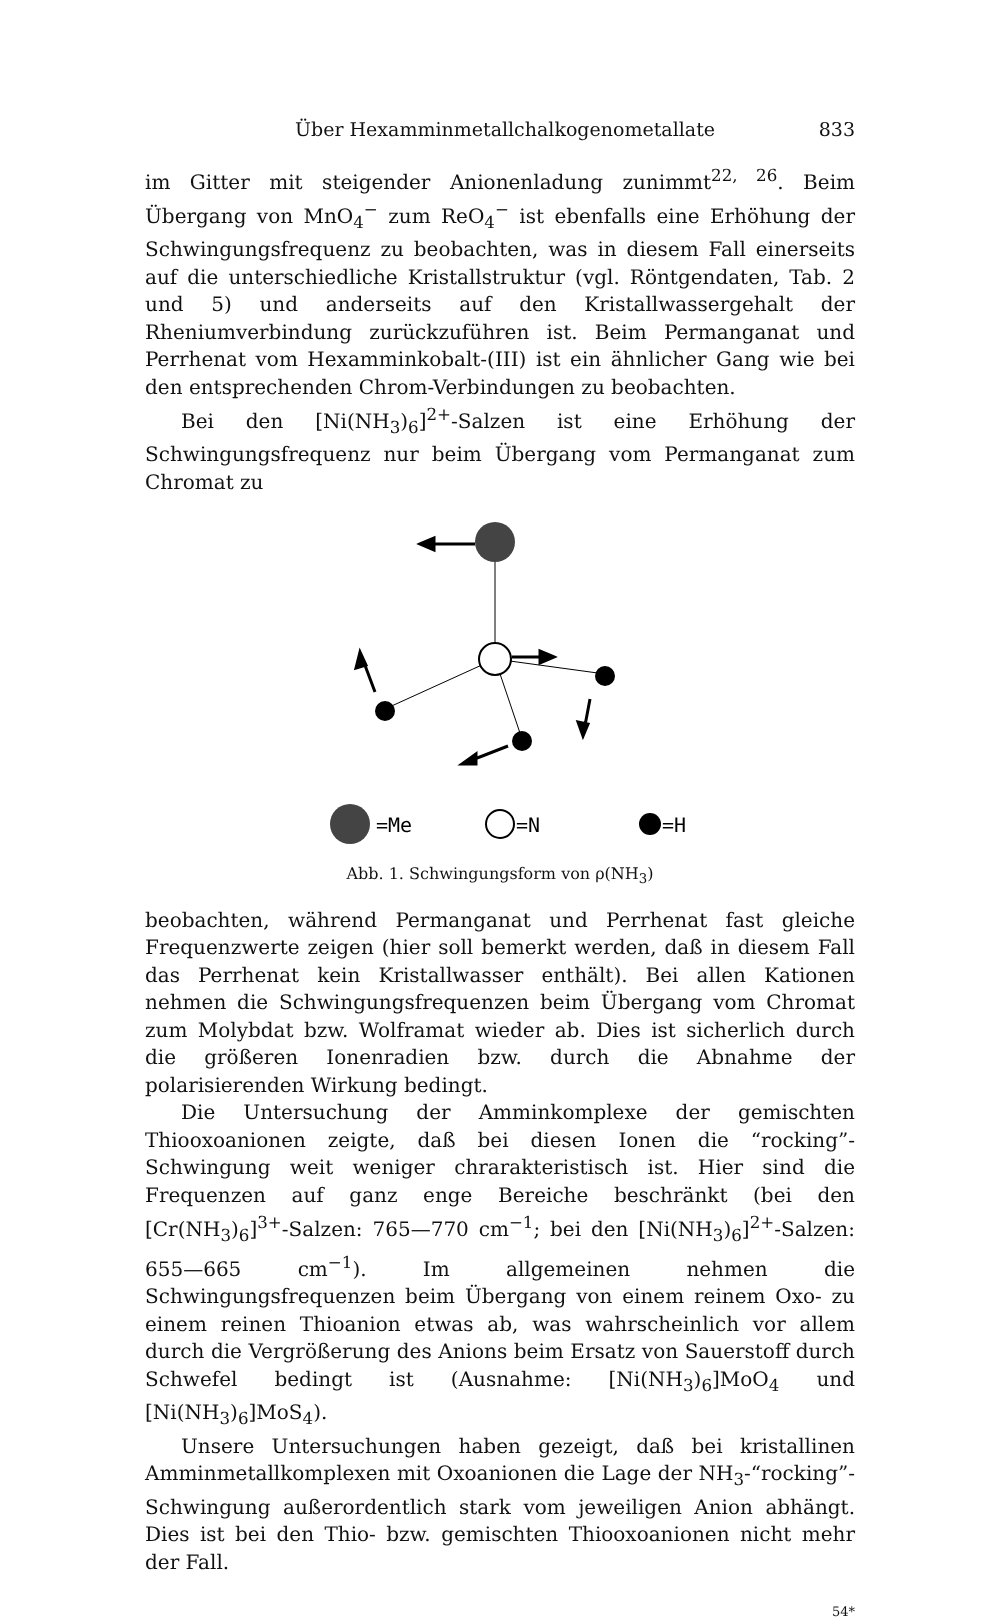Über Hexamminmetallchalkogenometallate 833
im Gitter mit steigender Anionenladung zunimmt<sup>22, 26</sup>. Beim Übergang von MnO<sub>4</sub><sup>−</sup> zum ReO<sub>4</sub><sup>−</sup> ist ebenfalls eine Erhöhung der Schwingungsfrequenz zu beobachten, was in diesem Fall einerseits auf die unterschiedliche Kristallstruktur (vgl. Röntgendaten, Tab. 2 und 5) und anderseits auf den Kristallwassergehalt der Rheniumverbindung zurückzuführen ist. Beim Permanganat und Perrhenat vom Hexamminkobalt-(III) ist ein ähnlicher Gang wie bei den entsprechenden Chrom-Verbindungen zu beobachten.
Bei den [Ni(NH<sub>3</sub>)<sub>6</sub>]<sup>2+</sup>-Salzen ist eine Erhöhung der Schwingungsfrequenz nur beim Übergang vom Permanganat zum Chromat zu
=Me
=N
=H
Abb. 1. Schwingungsform von ρ(NH<sub>3</sub>)
beobachten, während Permanganat und Perrhenat fast gleiche Frequenzwerte zeigen (hier soll bemerkt werden, daß in diesem Fall das Perrhenat kein Kristallwasser enthält). Bei allen Kationen nehmen die Schwingungsfrequenzen beim Übergang vom Chromat zum Molybdat bzw. Wolframat wieder ab. Dies ist sicherlich durch die größeren Ionenradien bzw. durch die Abnahme der polarisierenden Wirkung bedingt.
Die Untersuchung der Amminkomplexe der gemischten Thiooxoanionen zeigte, daß bei diesen Ionen die “rocking”-Schwingung weit weniger chrarakteristisch ist. Hier sind die Frequenzen auf ganz enge Bereiche beschränkt (bei den [Cr(NH<sub>3</sub>)<sub>6</sub>]<sup>3+</sup>-Salzen: 765—770 cm<sup>−1</sup>; bei den [Ni(NH<sub>3</sub>)<sub>6</sub>]<sup>2+</sup>-Salzen: 655—665 cm<sup>−1</sup>). Im allgemeinen nehmen die Schwingungsfrequenzen beim Übergang von einem reinem Oxo- zu einem reinen Thioanion etwas ab, was wahrscheinlich vor allem durch die Vergrößerung des Anions beim Ersatz von Sauerstoff durch Schwefel bedingt ist (Ausnahme: [Ni(NH<sub>3</sub>)<sub>6</sub>]MoO<sub>4</sub> und [Ni(NH<sub>3</sub>)<sub>6</sub>]MoS<sub>4</sub>).
Unsere Untersuchungen haben gezeigt, daß bei kristallinen Amminmetallkomplexen mit Oxoanionen die Lage der NH<sub>3</sub>-“rocking”-Schwingung außerordentlich stark vom jeweiligen Anion abhängt. Dies ist bei den Thio- bzw. gemischten Thiooxoanionen nicht mehr der Fall.
54*